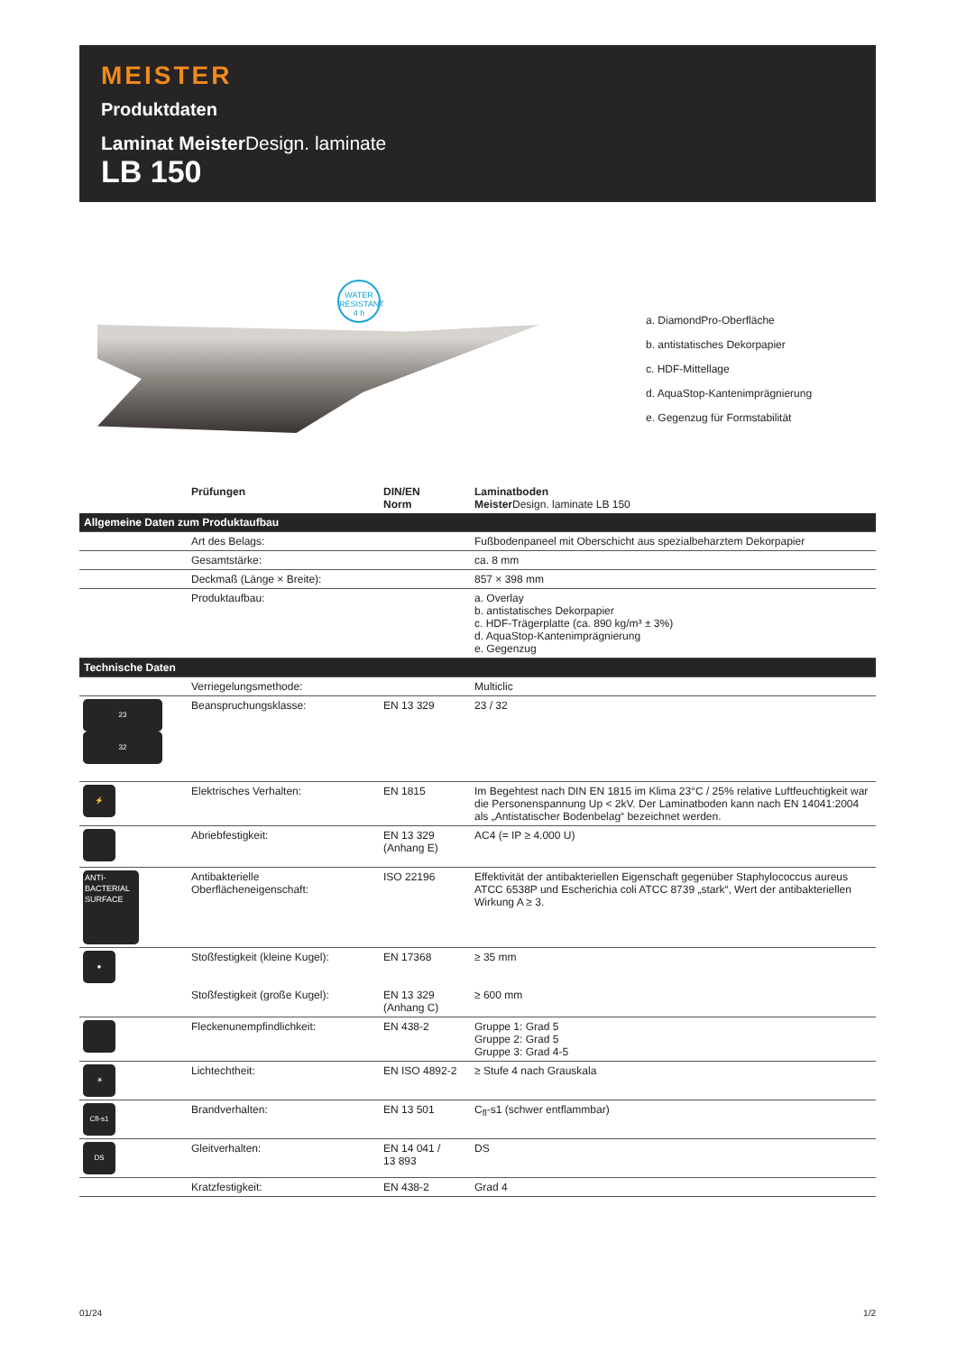MEISTER
Produktdaten
Laminat Meister Design. laminate
LB 150
WATER
RESISTANT
4 h
a. DiamondPro-Oberfläche
b. antistatisches Dekorpapier
c. HDF-Mittellage
d. AquaStop-Kantenimprägnierung
e. Gegenzug für Formstabilität
| | Prüfungen | DIN/EN Norm | Laminatboden Meister Design. laminate LB 150 |
| --- | --- | --- | --- |
| Allgemeine Daten zum Produktaufbau | | | |
| | Art des Belags: | | Fußbodenpaneel mit Oberschicht aus spezialbeharztem Dekorpapier |
| | Gesamtstärke: | | ca. 8 mm |
| | Deckmaß (Länge × Breite): | | 857 × 398 mm |
| | Produktaufbau: | | a. Overlay b. antistatisches Dekorpapier c. HDF-Trägerplatte (ca. 890 kg/m³ ± 3%) d. AquaStop-Kantenimprägnierung e. Gegenzug |
| Technische Daten | | | |
| | Verriegelungsmethode: | | Multiclic |
| 23 32 | Beanspruchungsklasse: | EN 13 329 | 23 / 32 |
| ⚡ | Elektrisches Verhalten: | EN 1815 | Im Begehtest nach DIN EN 1815 im Klima 23°C / 25% relative Luftfeuchtigkeit war die Personenspannung Up < 2kV. Der Laminatboden kann nach EN 14041:2004 als „Antistatischer Bodenbelag“ bezeichnet werden. |
| | Abriebfestigkeit: | EN 13 329 (Anhang E) | AC4 (= IP ≥ 4.000 U) |
| ANTI- BACTERIAL SURFACE | Antibakterielle Oberflächeneigenschaft: | ISO 22196 | Effektivität der antibakteriellen Eigenschaft gegenüber Staphylococcus aureus ATCC 6538P und Escherichia coli ATCC 8739 „stark“, Wert der antibakteriellen Wirkung A ≥ 3. |
| ● | Stoßfestigkeit (kleine Kugel): Stoßfestigkeit (große Kugel): | EN 17368 EN 13 329 (Anhang C) | ≥ 35 mm ≥ 600 mm |
| | Fleckenunempfindlichkeit: | EN 438-2 | Gruppe 1: Grad 5 Gruppe 2: Grad 5 Gruppe 3: Grad 4-5 |
| ☀ | Lichtechtheit: | EN ISO 4892-2 | ≥ Stufe 4 nach Grauskala |
| Cfl-s1 | Brandverhalten: | EN 13 501 | C<sub>fl</sub>-s1 (schwer entflammbar) |
| DS | Gleitverhalten: | EN 14 041 / 13 893 | DS |
| | Kratzfestigkeit: | EN 438-2 | Grad 4 |
01/24 1/2